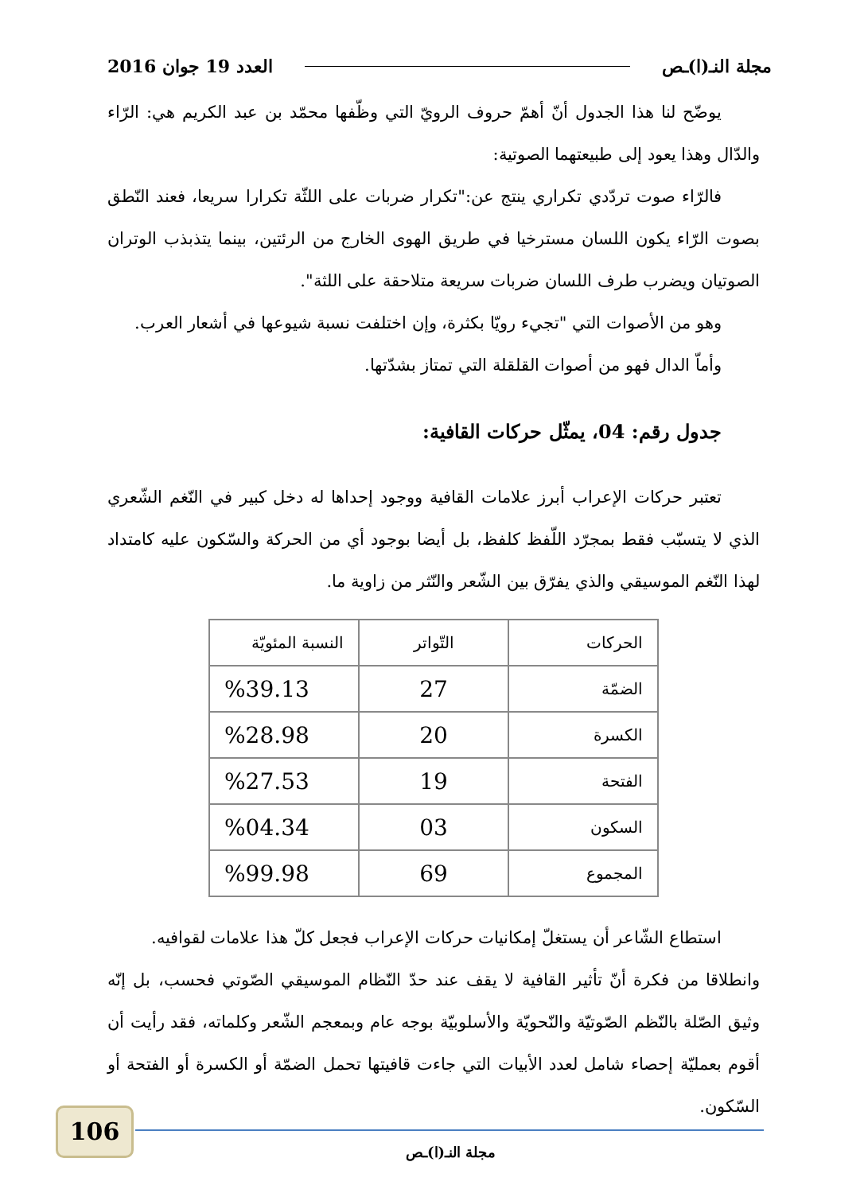مجلة النـ(ا)ـص العدد 19 جوان 2016
يوضّح لنا هذا الجدول أنّ أهمّ حروف الرويّ التي وظّفها محمّد بن عبد الكريم هي: الرّاء والدّال وهذا يعود إلى طبيعتهما الصوتية:
فالرّاء صوت تردّدي تكراري ينتج عن:"تكرار ضربات على اللثّة تكرارا سريعا، فعند النّطق بصوت الرّاء يكون اللسان مسترخيا في طريق الهوى الخارج من الرئتين، بينما يتذبذب الوتران الصوتيان ويضرب طرف اللسان ضربات سريعة متلاحقة على اللثة".
وهو من الأصوات التي "تجيء رويّا بكثرة، وإن اختلفت نسبة شيوعها في أشعار العرب.
وأماّ الدال فهو من أصوات القلقلة التي تمتاز بشدّتها.
جدول رقم: 04، يمثّل حركات القافية:
تعتبر حركات الإعراب أبرز علامات القافية ووجود إحداها له دخل كبير في النّغم الشّعري الذي لا يتسبّب فقط بمجرّد اللّفظ كلفظ، بل أيضا بوجود أي من الحركة والسّكون عليه كامتداد لهذا النّغم الموسيقي والذي يفرّق بين الشّعر والنّثر من زاوية ما.
| الحركات | التّواتر | النسبة المئويّة |
| --- | --- | --- |
| الضمّة | 27 | %39.13 |
| الكسرة | 20 | %28.98 |
| الفتحة | 19 | %27.53 |
| السكون | 03 | %04.34 |
| المجموع | 69 | %99.98 |
استطاع الشّاعر أن يستغلّ إمكانيات حركات الإعراب فجعل كلّ هذا علامات لقوافيه.
وانطلاقا من فكرة أنّ تأثير القافية لا يقف عند حدّ النّظام الموسيقي الصّوتي فحسب، بل إنّه وثيق الصّلة بالنّظم الصّوتيّة والنّحويّة والأسلوبيّة بوجه عام وبمعجم الشّعر وكلماته، فقد رأيت أن أقوم بعمليّة إحصاء شامل لعدد الأبيات التي جاءت قافيتها تحمل الضمّة أو الكسرة أو الفتحة أو السّكون.
106
مجلة النـ(ا)ـص